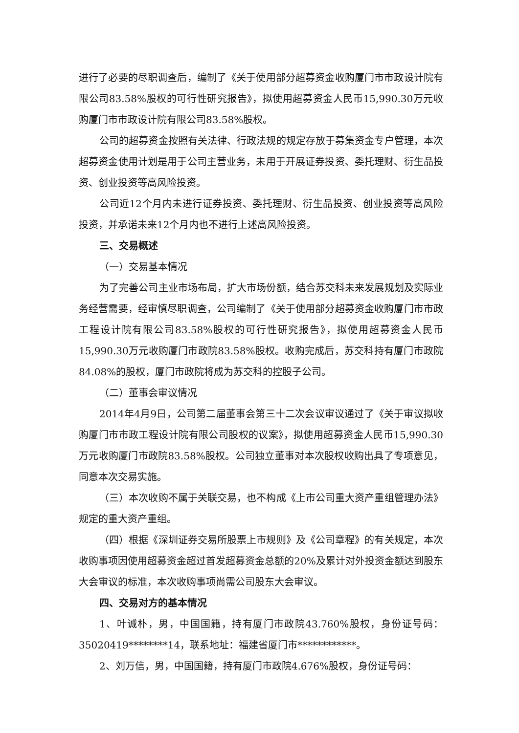进行了必要的尽职调查后，编制了《关于使用部分超募资金收购厦门市市政设计院有限公司83.58%股权的可行性研究报告》，拟使用超募资金人民币15,990.30万元收购厦门市市政设计院有限公司83.58%股权。
公司的超募资金按照有关法律、行政法规的规定存放于募集资金专户管理，本次超募资金使用计划是用于公司主营业务，未用于开展证券投资、委托理财、衍生品投资、创业投资等高风险投资。
公司近12个月内未进行证券投资、委托理财、衍生品投资、创业投资等高风险投资，并承诺未来12个月内也不进行上述高风险投资。
三、交易概述
（一）交易基本情况
为了完善公司主业市场布局，扩大市场份额，结合苏交科未来发展规划及实际业务经营需要，经审慎尽职调查，公司编制了《关于使用部分超募资金收购厦门市市政工程设计院有限公司83.58%股权的可行性研究报告》，拟使用超募资金人民币15,990.30万元收购厦门市政院83.58%股权。收购完成后，苏交科持有厦门市政院84.08%的股权，厦门市政院将成为苏交科的控股子公司。
（二）董事会审议情况
2014年4月9日，公司第二届董事会第三十二次会议审议通过了《关于审议拟收购厦门市市政工程设计院有限公司股权的议案》，拟使用超募资金人民币15,990.30万元收购厦门市政院83.58%股权。公司独立董事对本次股权收购出具了专项意见，同意本次交易实施。
（三）本次收购不属于关联交易，也不构成《上市公司重大资产重组管理办法》规定的重大资产重组。
（四）根据《深圳证券交易所股票上市规则》及《公司章程》的有关规定，本次收购事项因使用超募资金超过首发超募资金总额的20%及累计对外投资金额达到股东大会审议的标准，本次收购事项尚需公司股东大会审议。
四、交易对方的基本情况
1、叶诚朴，男，中国国籍，持有厦门市政院43.760%股权，身份证号码：35020419********14，联系地址：福建省厦门市************。
2、刘万信，男，中国国籍，持有厦门市政院4.676%股权，身份证号码：